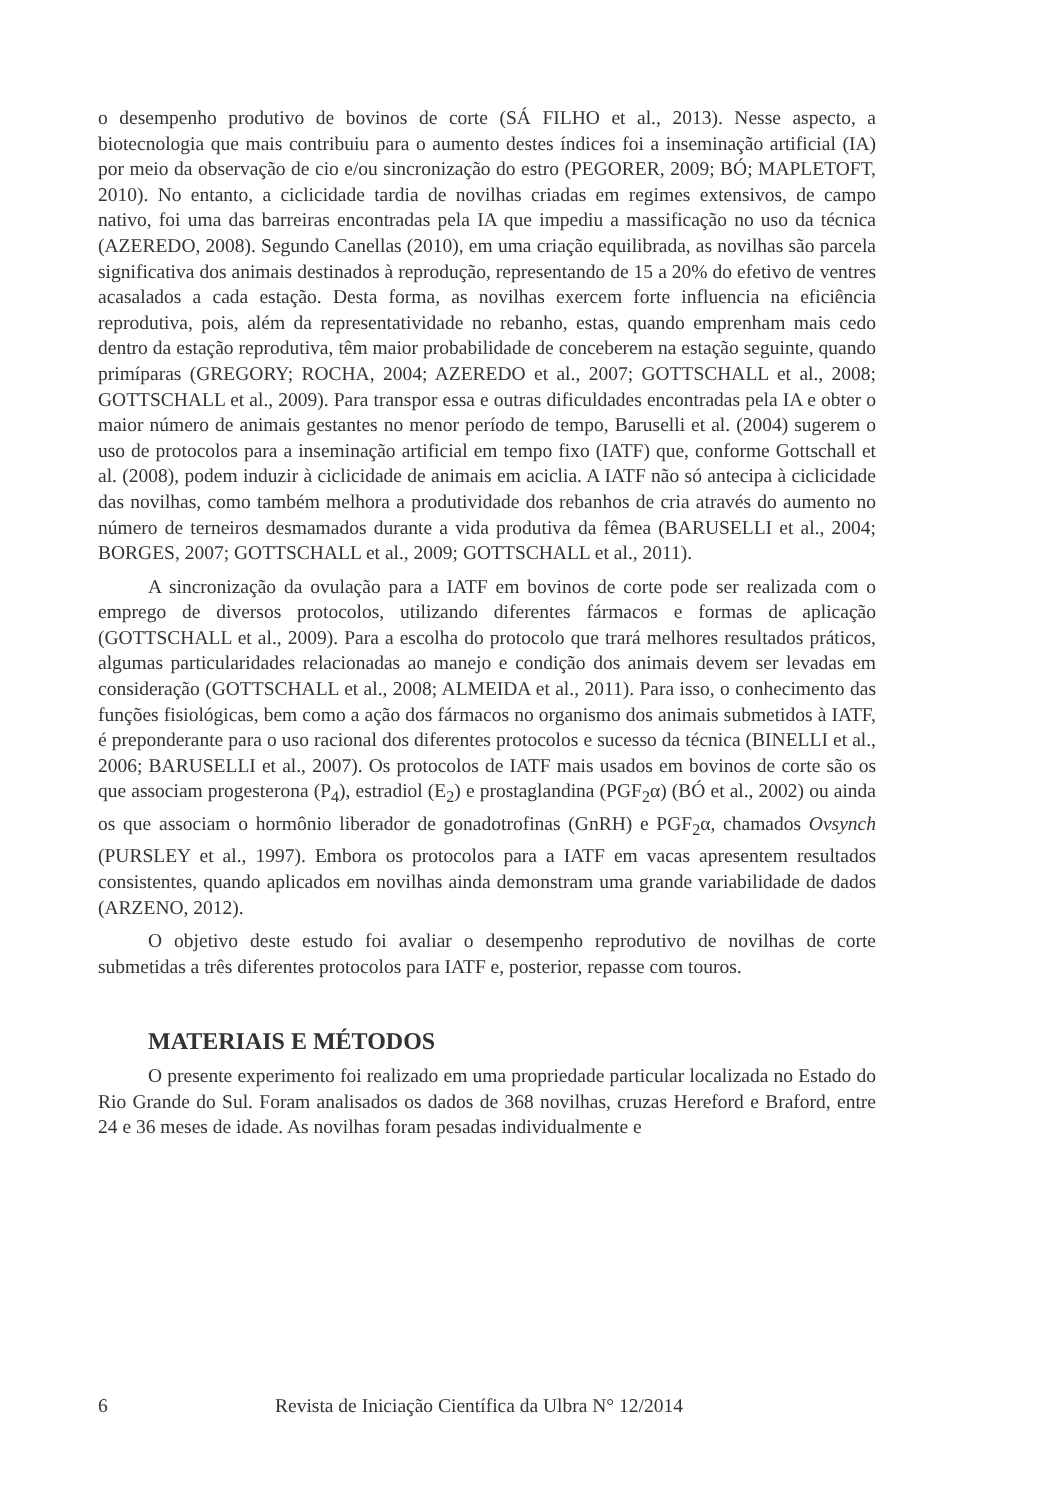o desempenho produtivo de bovinos de corte (SÁ FILHO et al., 2013). Nesse aspecto, a biotecnologia que mais contribuiu para o aumento destes índices foi a inseminação artificial (IA) por meio da observação de cio e/ou sincronização do estro (PEGORER, 2009; BÓ; MAPLETOFT, 2010). No entanto, a ciclicidade tardia de novilhas criadas em regimes extensivos, de campo nativo, foi uma das barreiras encontradas pela IA que impediu a massificação no uso da técnica (AZEREDO, 2008). Segundo Canellas (2010), em uma criação equilibrada, as novilhas são parcela significativa dos animais destinados à reprodução, representando de 15 a 20% do efetivo de ventres acasalados a cada estação. Desta forma, as novilhas exercem forte influencia na eficiência reprodutiva, pois, além da representatividade no rebanho, estas, quando emprenham mais cedo dentro da estação reprodutiva, têm maior probabilidade de conceberem na estação seguinte, quando primíparas (GREGORY; ROCHA, 2004; AZEREDO et al., 2007; GOTTSCHALL et al., 2008; GOTTSCHALL et al., 2009). Para transpor essa e outras dificuldades encontradas pela IA e obter o maior número de animais gestantes no menor período de tempo, Baruselli et al. (2004) sugerem o uso de protocolos para a inseminação artificial em tempo fixo (IATF) que, conforme Gottschall et al. (2008), podem induzir à ciclicidade de animais em aciclia. A IATF não só antecipa à ciclicidade das novilhas, como também melhora a produtividade dos rebanhos de cria através do aumento no número de terneiros desmamados durante a vida produtiva da fêmea (BARUSELLI et al., 2004; BORGES, 2007; GOTTSCHALL et al., 2009; GOTTSCHALL et al., 2011).
A sincronização da ovulação para a IATF em bovinos de corte pode ser realizada com o emprego de diversos protocolos, utilizando diferentes fármacos e formas de aplicação (GOTTSCHALL et al., 2009). Para a escolha do protocolo que trará melhores resultados práticos, algumas particularidades relacionadas ao manejo e condição dos animais devem ser levadas em consideração (GOTTSCHALL et al., 2008; ALMEIDA et al., 2011). Para isso, o conhecimento das funções fisiológicas, bem como a ação dos fármacos no organismo dos animais submetidos à IATF, é preponderante para o uso racional dos diferentes protocolos e sucesso da técnica (BINELLI et al., 2006; BARUSELLI et al., 2007). Os protocolos de IATF mais usados em bovinos de corte são os que associam progesterona (P<sub>4</sub>), estradiol (E<sub>2</sub>) e prostaglandina (PGF<sub>2</sub>α) (BÓ et al., 2002) ou ainda os que associam o hormônio liberador de gonadotrofinas (GnRH) e PGF<sub>2</sub>α, chamados Ovsynch (PURSLEY et al., 1997). Embora os protocolos para a IATF em vacas apresentem resultados consistentes, quando aplicados em novilhas ainda demonstram uma grande variabilidade de dados (ARZENO, 2012).
O objetivo deste estudo foi avaliar o desempenho reprodutivo de novilhas de corte submetidas a três diferentes protocolos para IATF e, posterior, repasse com touros.
MATERIAIS E MÉTODOS
O presente experimento foi realizado em uma propriedade particular localizada no Estado do Rio Grande do Sul. Foram analisados os dados de 368 novilhas, cruzas Hereford e Braford, entre 24 e 36 meses de idade. As novilhas foram pesadas individualmente e
6 Revista de Iniciação Científica da Ulbra N° 12/2014